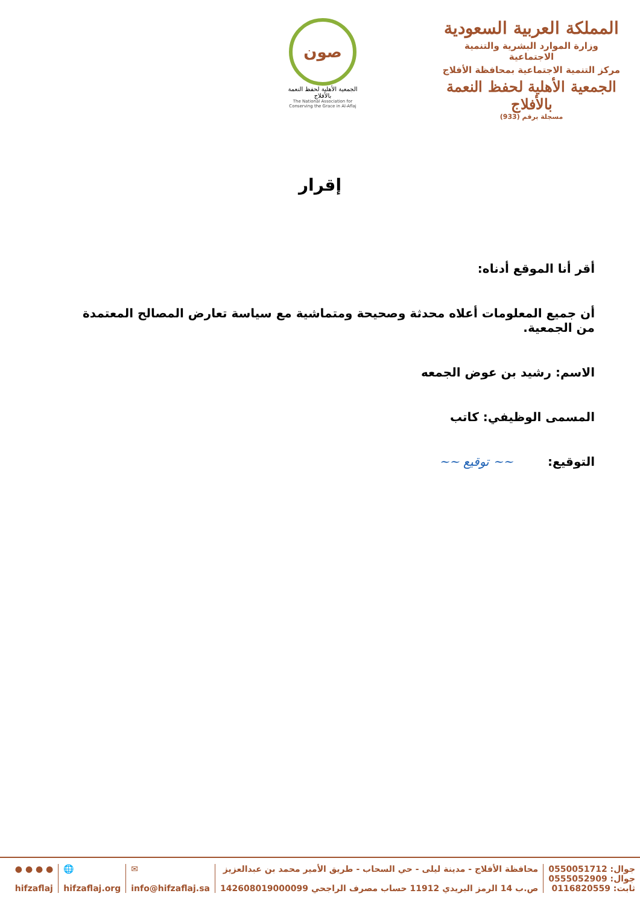المملكة العربية السعودية
وزارة الموارد البشرية والتنمية الاجتماعية
مركز التنمية الاجتماعية بمحافظة الأفلاج
الجمعية الأهلية لحفظ النعمة بالأفلاج
مسجلة برقم (933)
صون
الجمعية الأهلية لحفظ النعمة بالأفلاج
The National Association for Conserving the Grace in Al-Aflaj
إقرار
أقر أنا الموقع أدناه:
أن جميع المعلومات أعلاه محدثة وصحيحة ومتماشية مع سياسة تعارض المصالح المعتمدة من الجمعية.
الاسم: رشيد بن عوض الجمعه
المسمى الوظيفي: كاتب
التوقيع: ~~ توقيع ~~
جوال: 0550051712
جوال: 0555052909
ثابت: 0116820559
محافظة الأفلاج - مدينة ليلى - حي السحاب - طريق الأمير محمد بن عبدالعزيز
ص.ب 14 الرمز البريدي 11912 حساب مصرف الراجحي 142608019000099
✉
info@hifzaflaj.sa
🌐
hifzaflaj.org
● ● ● ●
hifzaflaj